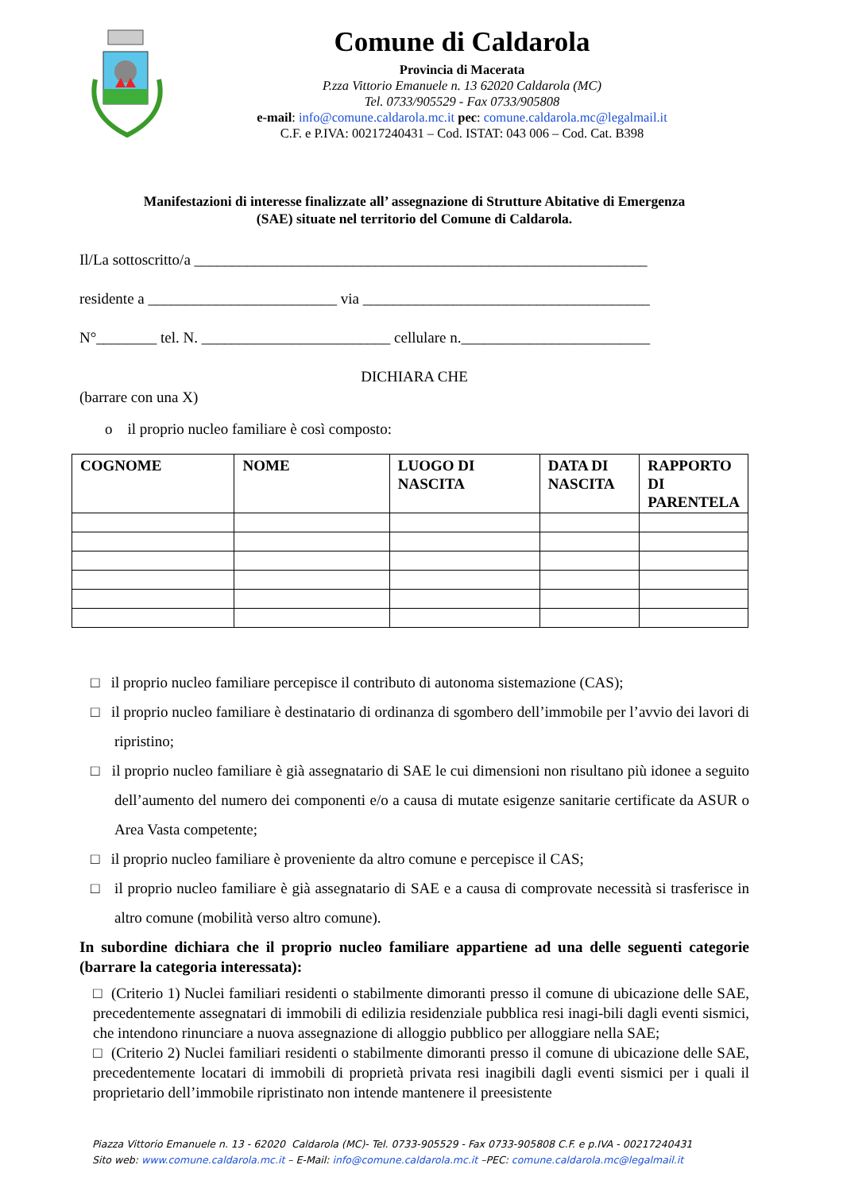Comune di Caldarola
Provincia di Macerata
P.zza Vittorio Emanuele n. 13 62020 Caldarola (MC)
Tel. 0733/905529 - Fax 0733/905808
e-mail: info@comune.caldarola.mc.it pec: comune.caldarola.mc@legalmail.it
C.F. e P.IVA: 00217240431 – Cod. ISTAT: 043 006 – Cod. Cat. B398
Manifestazioni di interesse finalizzate all’ assegnazione di Strutture Abitative di Emergenza
(SAE) situate nel territorio del Comune di Caldarola.
Il/La sottoscritto/a ____________________________________________________________
residente a _________________________ via ______________________________________
N°________ tel. N. _________________________ cellulare n._________________________
DICHIARA CHE
(barrare con una X)
o il proprio nucleo familiare è così composto:
| COGNOME | NOME | LUOGO DI NASCITA | DATA DI NASCITA | RAPPORTO DI PARENTELA |
| --- | --- | --- | --- | --- |
□ il proprio nucleo familiare percepisce il contributo di autonoma sistemazione (CAS);
□ il proprio nucleo familiare è destinatario di ordinanza di sgombero dell’immobile per l’avvio dei lavori di ripristino;
□ il proprio nucleo familiare è già assegnatario di SAE le cui dimensioni non risultano più idonee a seguito dell’aumento del numero dei componenti e/o a causa di mutate esigenze sanitarie certificate da ASUR o Area Vasta competente;
□ il proprio nucleo familiare è proveniente da altro comune e percepisce il CAS;
□ il proprio nucleo familiare è già assegnatario di SAE e a causa di comprovate necessità si trasferisce in altro comune (mobilità verso altro comune).
In subordine dichiara che il proprio nucleo familiare appartiene ad una delle seguenti categorie (barrare la categoria interessata):
□ (Criterio 1) Nuclei familiari residenti o stabilmente dimoranti presso il comune di ubicazione delle SAE, precedentemente assegnatari di immobili di edilizia residenziale pubblica resi inagi-bili dagli eventi sismici, che intendono rinunciare a nuova assegnazione di alloggio pubblico per alloggiare nella SAE;
□ (Criterio 2) Nuclei familiari residenti o stabilmente dimoranti presso il comune di ubicazione delle SAE, precedentemente locatari di immobili di proprietà privata resi inagibili dagli eventi sismici per i quali il proprietario dell’immobile ripristinato non intende mantenere il preesistente
Piazza Vittorio Emanuele n. 13 - 62020 Caldarola (MC)- Tel. 0733-905529 - Fax 0733-905808 C.F. e p.IVA - 00217240431
Sito web: www.comune.caldarola.mc.it – E-Mail: info@comune.caldarola.mc.it –PEC: comune.caldarola.mc@legalmail.it